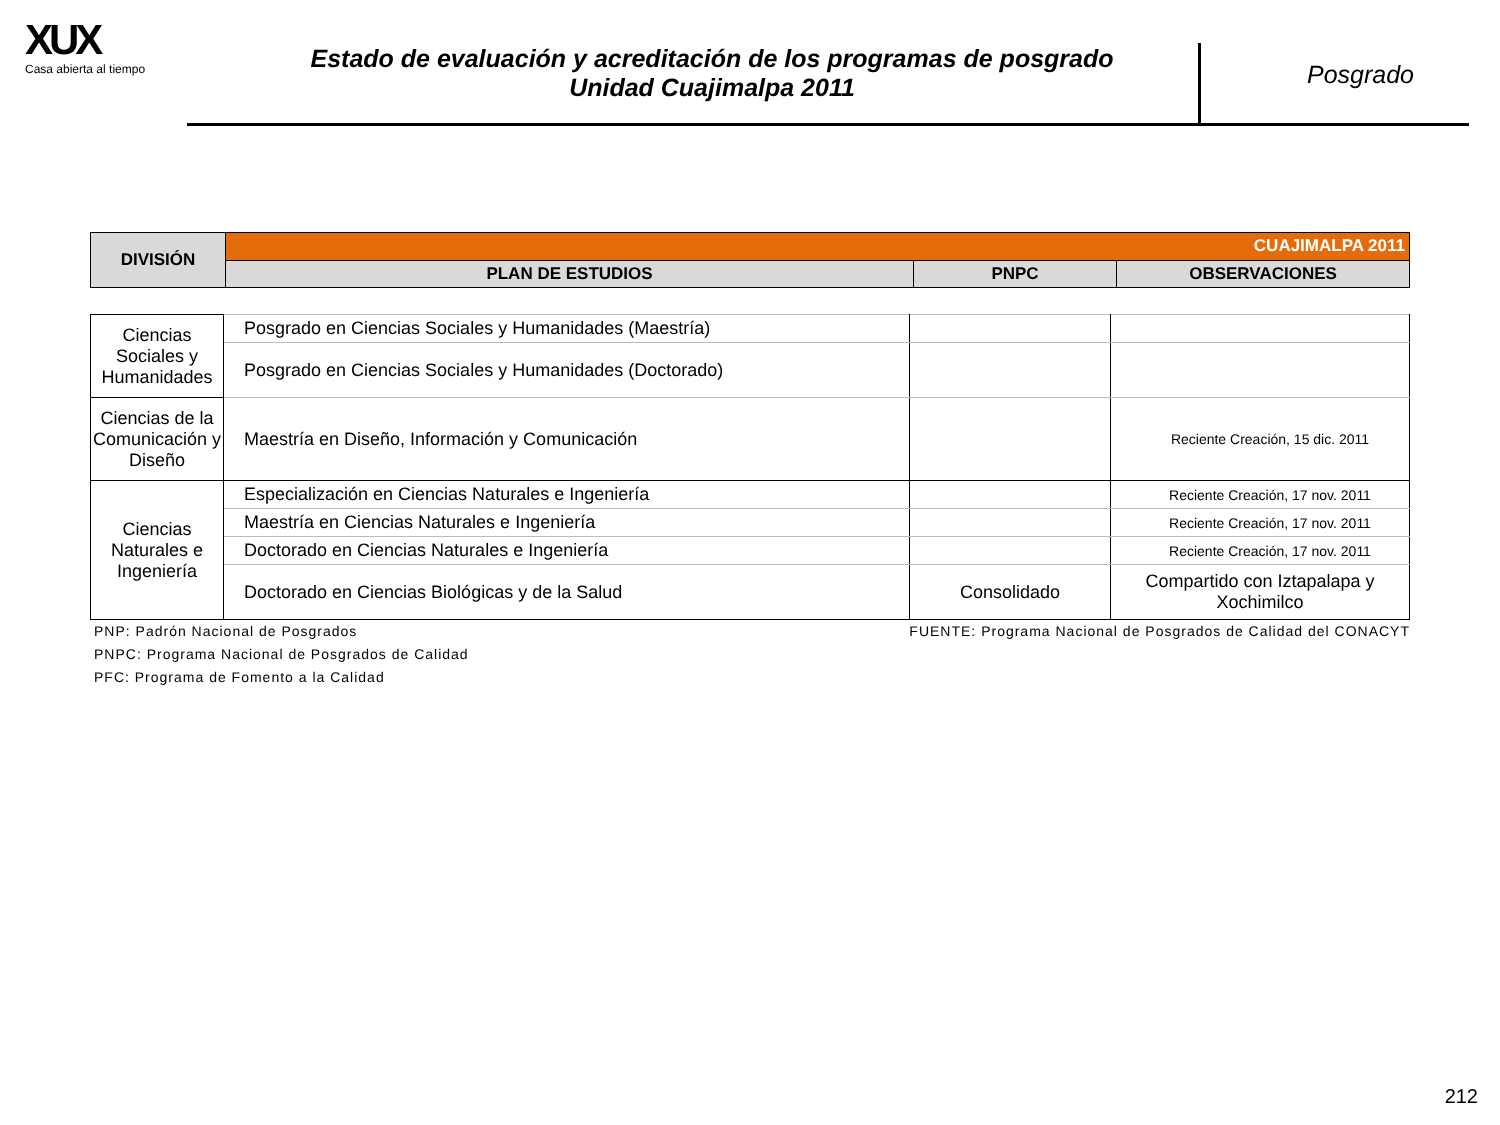XUX
Casa abierta al tiempo
Estado de evaluación y acreditación de los programas de posgrado
Unidad Cuajimalpa 2011
Posgrado
| DIVISIÓN | CUAJIMALPA 2011 | | |
| | PLAN DE ESTUDIOS | PNPC | OBSERVACIONES |
| Ciencias Sociales y Humanidades | Posgrado en Ciencias Sociales y Humanidades (Maestría) | | |
| | Posgrado en Ciencias Sociales y Humanidades (Doctorado) | | |
| Ciencias de la Comunicación y Diseño | Maestría en Diseño, Información y Comunicación | | Reciente Creación, 15 dic. 2011 |
| Ciencias Naturales e Ingeniería | Especialización en Ciencias Naturales e Ingeniería | | Reciente Creación, 17 nov. 2011 |
| | Maestría en Ciencias Naturales e Ingeniería | | Reciente Creación, 17 nov. 2011 |
| | Doctorado en Ciencias Naturales e Ingeniería | | Reciente Creación, 17 nov. 2011 |
| | Doctorado en Ciencias Biológicas y de la Salud | Consolidado | Compartido con Iztapalapa y Xochimilco |
PNP: Padrón Nacional de Posgrados FUENTE: Programa Nacional de Posgrados de Calidad del CONACYT
PNPC: Programa Nacional de Posgrados de Calidad
PFC: Programa de Fomento a la Calidad
212